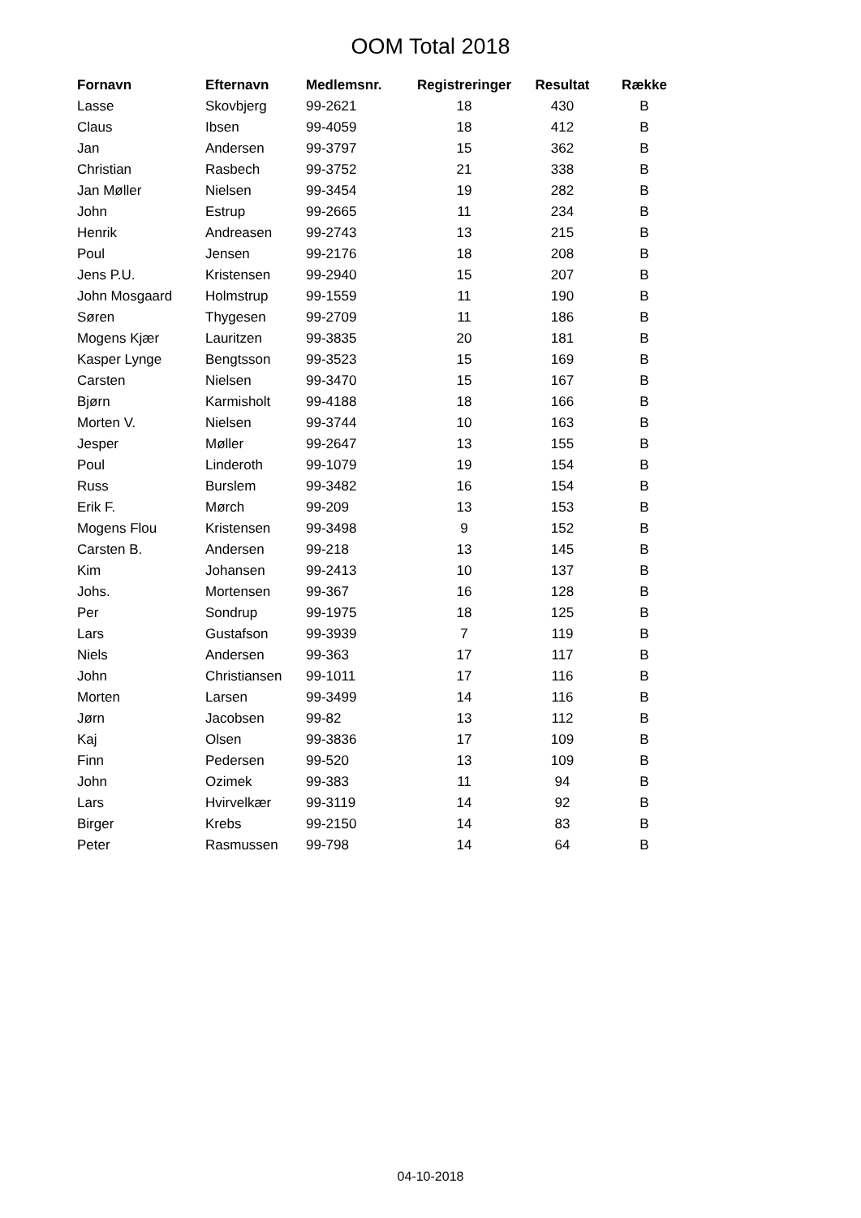OOM Total 2018
| Fornavn | Efternavn | Medlemsnr. | Registreringer | Resultat | Række |
| --- | --- | --- | --- | --- | --- |
| Lasse | Skovbjerg | 99-2621 | 18 | 430 | B |
| Claus | Ibsen | 99-4059 | 18 | 412 | B |
| Jan | Andersen | 99-3797 | 15 | 362 | B |
| Christian | Rasbech | 99-3752 | 21 | 338 | B |
| Jan Møller | Nielsen | 99-3454 | 19 | 282 | B |
| John | Estrup | 99-2665 | 11 | 234 | B |
| Henrik | Andreasen | 99-2743 | 13 | 215 | B |
| Poul | Jensen | 99-2176 | 18 | 208 | B |
| Jens P.U. | Kristensen | 99-2940 | 15 | 207 | B |
| John Mosgaard | Holmstrup | 99-1559 | 11 | 190 | B |
| Søren | Thygesen | 99-2709 | 11 | 186 | B |
| Mogens Kjær | Lauritzen | 99-3835 | 20 | 181 | B |
| Kasper Lynge | Bengtsson | 99-3523 | 15 | 169 | B |
| Carsten | Nielsen | 99-3470 | 15 | 167 | B |
| Bjørn | Karmisholt | 99-4188 | 18 | 166 | B |
| Morten V. | Nielsen | 99-3744 | 10 | 163 | B |
| Jesper | Møller | 99-2647 | 13 | 155 | B |
| Poul | Linderoth | 99-1079 | 19 | 154 | B |
| Russ | Burslem | 99-3482 | 16 | 154 | B |
| Erik F. | Mørch | 99-209 | 13 | 153 | B |
| Mogens Flou | Kristensen | 99-3498 | 9 | 152 | B |
| Carsten B. | Andersen | 99-218 | 13 | 145 | B |
| Kim | Johansen | 99-2413 | 10 | 137 | B |
| Johs. | Mortensen | 99-367 | 16 | 128 | B |
| Per | Sondrup | 99-1975 | 18 | 125 | B |
| Lars | Gustafson | 99-3939 | 7 | 119 | B |
| Niels | Andersen | 99-363 | 17 | 117 | B |
| John | Christiansen | 99-1011 | 17 | 116 | B |
| Morten | Larsen | 99-3499 | 14 | 116 | B |
| Jørn | Jacobsen | 99-82 | 13 | 112 | B |
| Kaj | Olsen | 99-3836 | 17 | 109 | B |
| Finn | Pedersen | 99-520 | 13 | 109 | B |
| John | Ozimek | 99-383 | 11 | 94 | B |
| Lars | Hvirvelkær | 99-3119 | 14 | 92 | B |
| Birger | Krebs | 99-2150 | 14 | 83 | B |
| Peter | Rasmussen | 99-798 | 14 | 64 | B |
04-10-2018